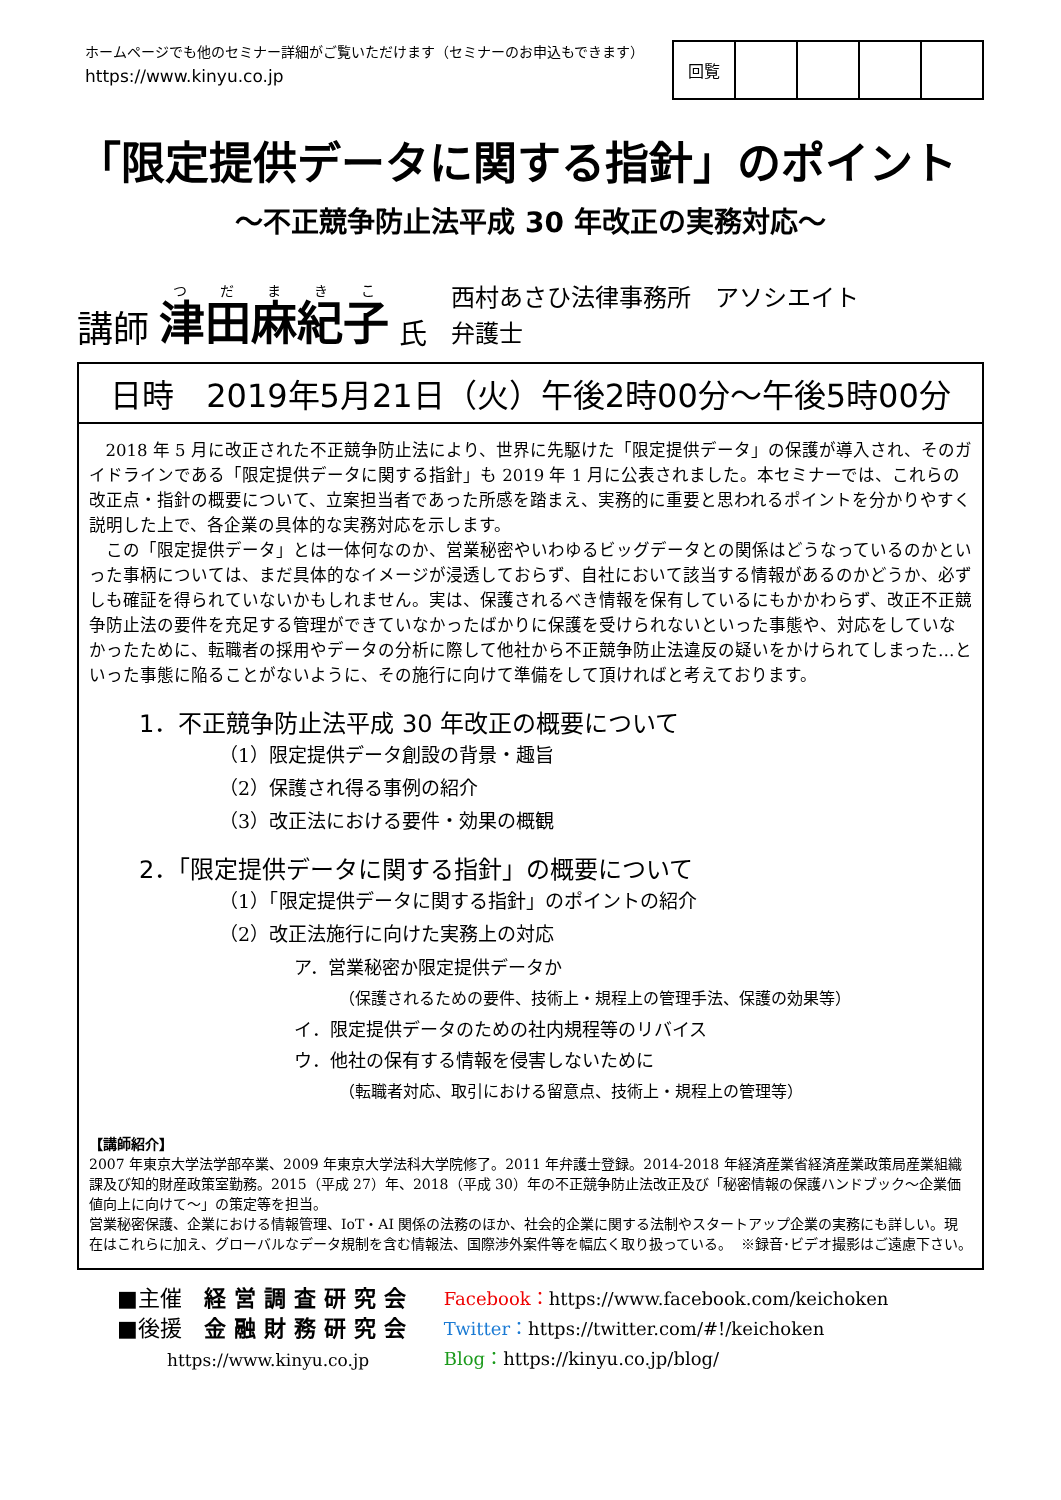ホームページでも他のセミナー詳細がご覧いただけます（セミナーのお申込もできます）
https://www.kinyu.co.jp
| 回覧 | | | | |
「限定提供データに関する指針」のポイント
～不正競争防止法平成 30 年改正の実務対応～
講師 津田麻紀子 氏 西村あさひ法律事務所　アソシエイト
弁護士
日時　2019年5月21日（火）午後2時00分～午後5時00分
2018 年 5 月に改正された不正競争防止法により、世界に先駆けた「限定提供データ」の保護が導入され、そのガイドラインである「限定提供データに関する指針」も 2019 年 1 月に公表されました。本セミナーでは、これらの改正点・指針の概要について、立案担当者であった所感を踏まえ、実務的に重要と思われるポイントを分かりやすく説明した上で、各企業の具体的な実務対応を示します。
この「限定提供データ」とは一体何なのか、営業秘密やいわゆるビッグデータとの関係はどうなっているのかといった事柄については、まだ具体的なイメージが浸透しておらず、自社において該当する情報があるのかどうか、必ずしも確証を得られていないかもしれません。実は、保護されるべき情報を保有しているにもかかわらず、改正不正競争防止法の要件を充足する管理ができていなかったばかりに保護を受けられないといった事態や、対応をしていなかったために、転職者の採用やデータの分析に際して他社から不正競争防止法違反の疑いをかけられてしまった…といった事態に陥ることがないように、その施行に向けて準備をして頂ければと考えております。
1．不正競争防止法平成 30 年改正の概要について
（1）限定提供データ創設の背景・趣旨
（2）保護され得る事例の紹介
（3）改正法における要件・効果の概観
2．「限定提供データに関する指針」の概要について
（1）「限定提供データに関する指針」のポイントの紹介
（2）改正法施行に向けた実務上の対応
ア．営業秘密か限定提供データか
（保護されるための要件、技術上・規程上の管理手法、保護の効果等）
イ．限定提供データのための社内規程等のリバイス
ウ．他社の保有する情報を侵害しないために
（転職者対応、取引における留意点、技術上・規程上の管理等）
【講師紹介】
2007 年東京大学法学部卒業、2009 年東京大学法科大学院修了。2011 年弁護士登録。2014-2018 年経済産業省経済産業政策局産業組織課及び知的財産政策室勤務。2015（平成 27）年、2018（平成 30）年の不正競争防止法改正及び「秘密情報の保護ハンドブック～企業価値向上に向けて～」の策定等を担当。
営業秘密保護、企業における情報管理、IoT・AI 関係の法務のほか、社会的企業に関する法制やスタートアップ企業の実務にも詳しい。現在はこれらに加え、グローバルなデータ規制を含む情報法、国際渉外案件等を幅広く取り扱っている。 ※録音･ビデオ撮影はご遠慮下さい。
■主催　経営調査研究会
■後援　金融財務研究会
https://www.kinyu.co.jp
Facebook：https://www.facebook.com/keichoken
Twitter：https://twitter.com/#!/keichoken
Blog：https://kinyu.co.jp/blog/